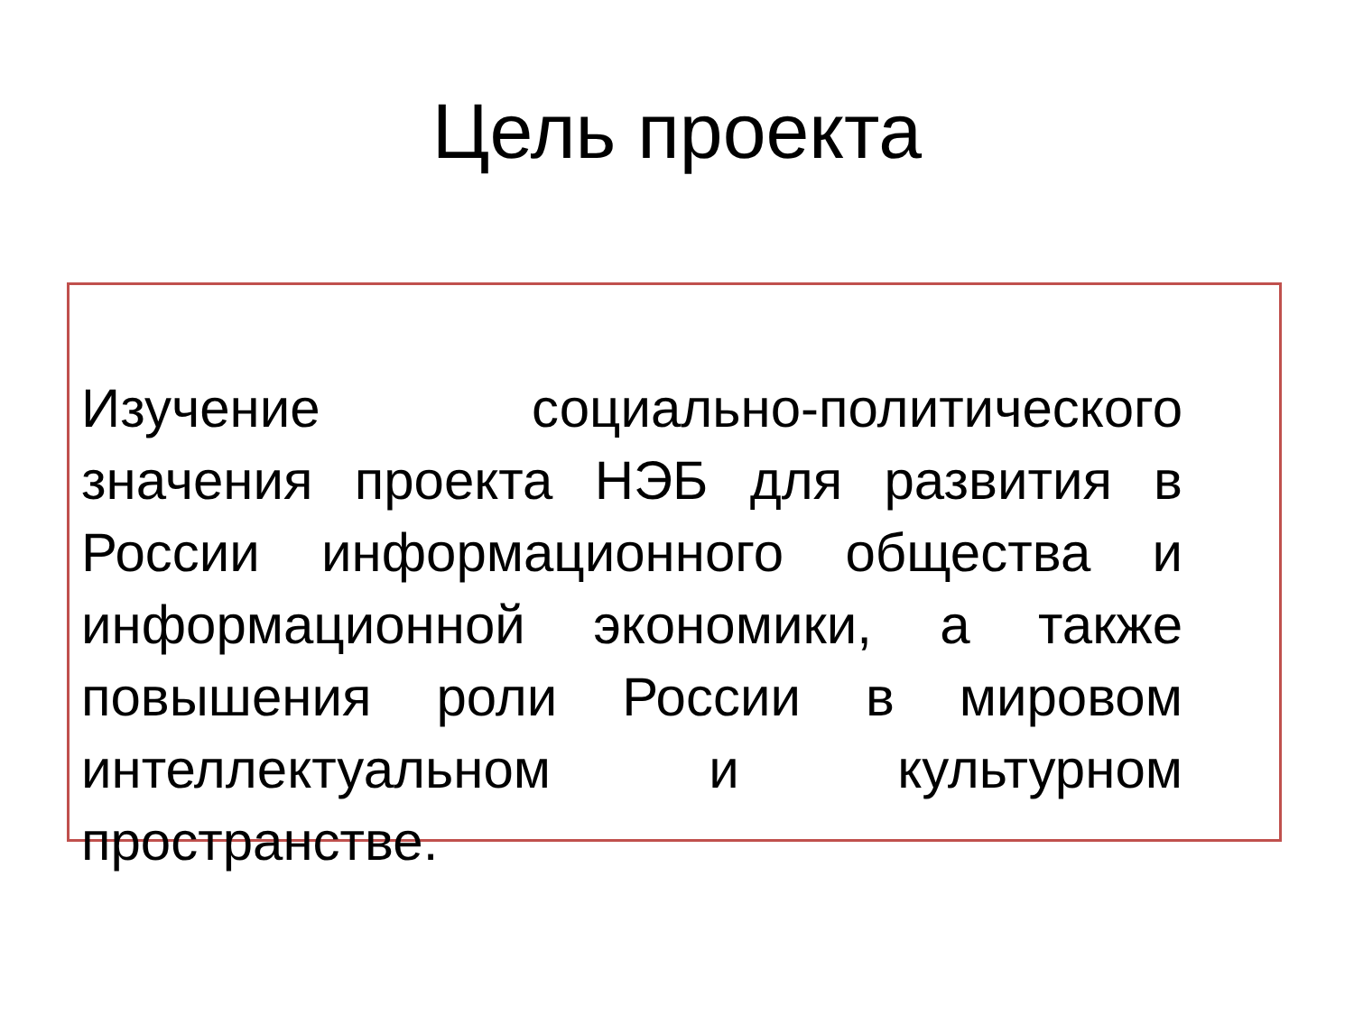Цель проекта
Изучение социально-политического значения проекта НЭБ для развития в России информационного общества и информационной экономики, а также повышения роли России в мировом интеллектуальном и культурном пространстве.